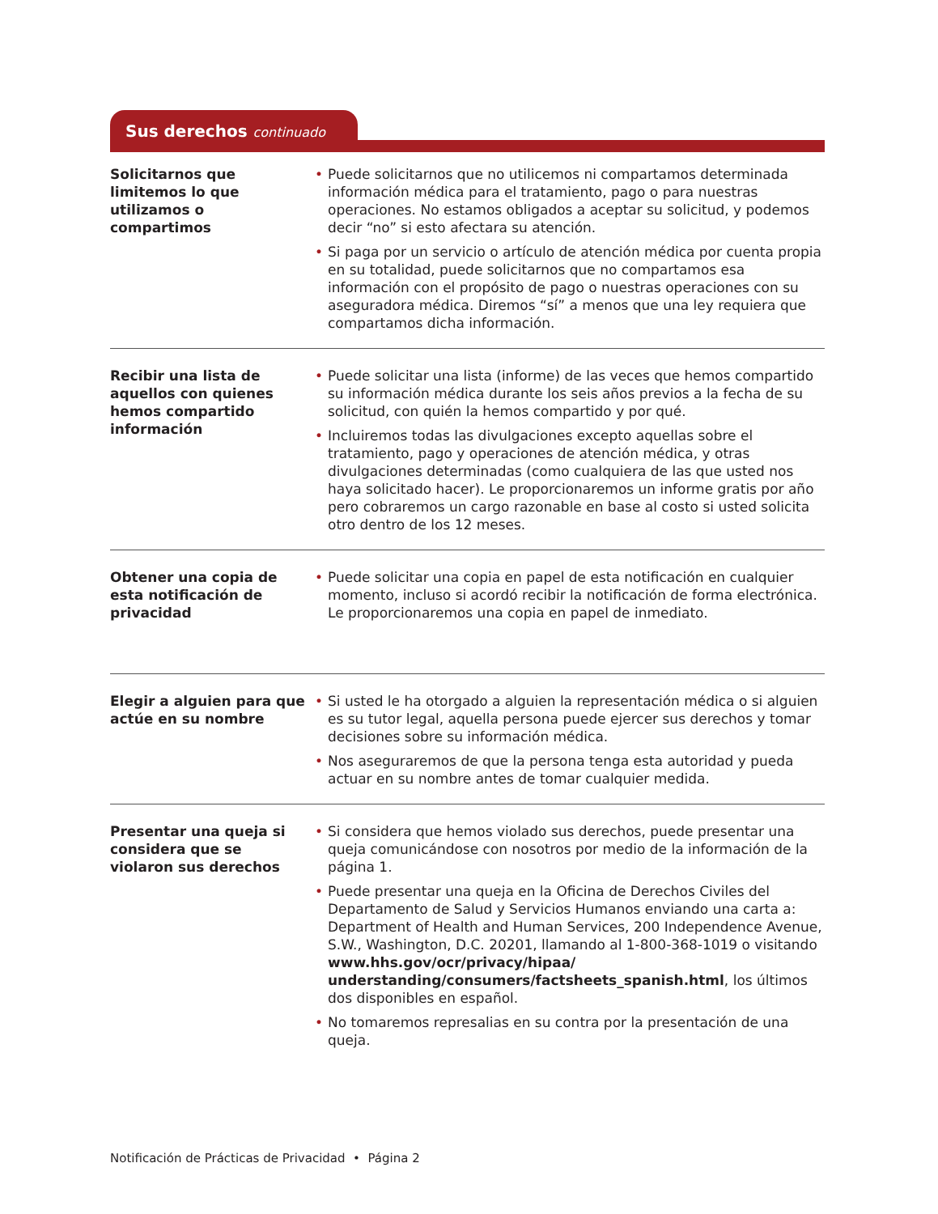Sus derechos continuado
Solicitarnos que limitemos lo que utilizamos o compartimos
• Puede solicitarnos que no utilicemos ni compartamos determinada información médica para el tratamiento, pago o para nuestras operaciones. No estamos obligados a aceptar su solicitud, y podemos decir “no” si esto afectara su atención.
• Si paga por un servicio o artículo de atención médica por cuenta propia en su totalidad, puede solicitarnos que no compartamos esa información con el propósito de pago o nuestras operaciones con su aseguradora médica. Diremos “sí” a menos que una ley requiera que compartamos dicha información.
Recibir una lista de aquellos con quienes hemos compartido información
• Puede solicitar una lista (informe) de las veces que hemos compartido su información médica durante los seis años previos a la fecha de su solicitud, con quién la hemos compartido y por qué.
• Incluiremos todas las divulgaciones excepto aquellas sobre el tratamiento, pago y operaciones de atención médica, y otras divulgaciones determinadas (como cualquiera de las que usted nos haya solicitado hacer). Le proporcionaremos un informe gratis por año pero cobraremos un cargo razonable en base al costo si usted solicita otro dentro de los 12 meses.
Obtener una copia de esta notificación de privacidad
• Puede solicitar una copia en papel de esta notificación en cualquier momento, incluso si acordó recibir la notificación de forma electrónica. Le proporcionaremos una copia en papel de inmediato.
Elegir a alguien para que actúe en su nombre
• Si usted le ha otorgado a alguien la representación médica o si alguien es su tutor legal, aquella persona puede ejercer sus derechos y tomar decisiones sobre su información médica.
• Nos aseguraremos de que la persona tenga esta autoridad y pueda actuar en su nombre antes de tomar cualquier medida.
Presentar una queja si considera que se violaron sus derechos
• Si considera que hemos violado sus derechos, puede presentar una queja comunicándose con nosotros por medio de la información de la página 1.
• Puede presentar una queja en la Oficina de Derechos Civiles del Departamento de Salud y Servicios Humanos enviando una carta a: Department of Health and Human Services, 200 Independence Avenue, S.W., Washington, D.C. 20201, llamando al 1-800-368-1019 o visitando www.hhs.gov/ocr/privacy/hipaa/ understanding/consumers/factsheets_spanish.html, los últimos dos disponibles en español.
• No tomaremos represalias en su contra por la presentación de una queja.
Notificación de Prácticas de Privacidad • Página 2